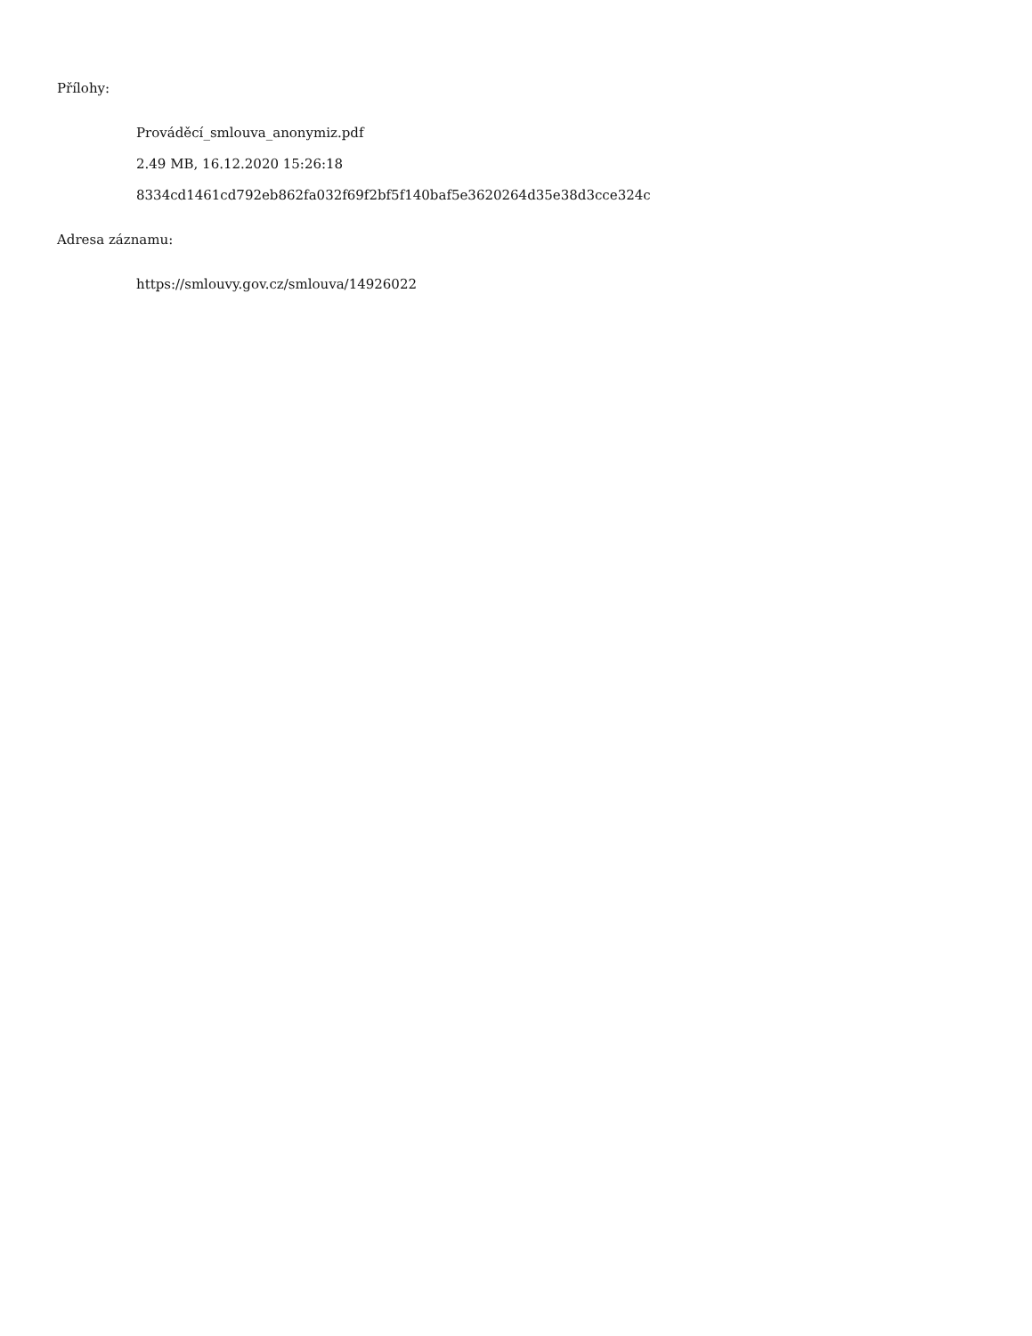Přílohy:
Prováděcí_smlouva_anonymiz.pdf
2.49 MB, 16.12.2020 15:26:18
8334cd1461cd792eb862fa032f69f2bf5f140baf5e3620264d35e38d3cce324c
Adresa záznamu:
https://smlouvy.gov.cz/smlouva/14926022